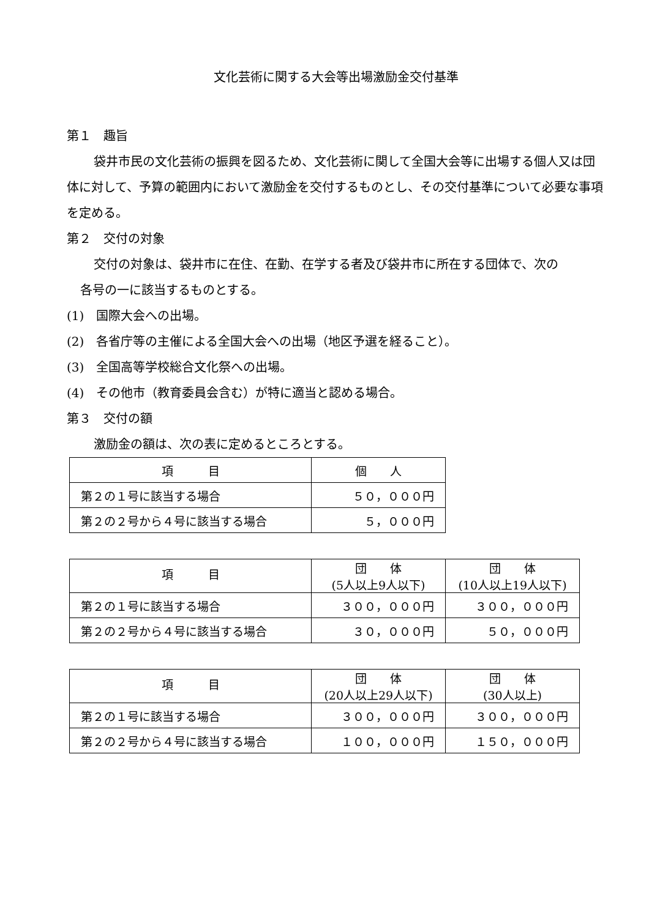文化芸術に関する大会等出場激励金交付基準
第１　趣旨
袋井市民の文化芸術の振興を図るため、文化芸術に関して全国大会等に出場する個人又は団体に対して、予算の範囲内において激励金を交付するものとし、その交付基準について必要な事項を定める。
第２　交付の対象
交付の対象は、袋井市に在住、在勤、在学する者及び袋井市に所在する団体で、次の
各号の一に該当するものとする。
(1)　国際大会への出場。
(2)　各省庁等の主催による全国大会への出場（地区予選を経ること）。
(3)　全国高等学校総合文化祭への出場。
(4)　その他市（教育委員会含む）が特に適当と認める場合。
第３　交付の額
激励金の額は、次の表に定めるところとする。
| 項 目 | 個 人 |
| 第２の１号に該当する場合 | ５０，０００円 |
| 第２の２号から４号に該当する場合 | ５，０００円 |
| 項 目 | 団 体 (5人以上9人以下) | 団 体 (10人以上19人以下) |
| 第２の１号に該当する場合 | ３００，０００円 | ３００，０００円 |
| 第２の２号から４号に該当する場合 | ３０，０００円 | ５０，０００円 |
| 項 目 | 団 体 (20人以上29人以下) | 団 体 (30人以上) |
| 第２の１号に該当する場合 | ３００，０００円 | ３００，０００円 |
| 第２の２号から４号に該当する場合 | １００，０００円 | １５０，０００円 |